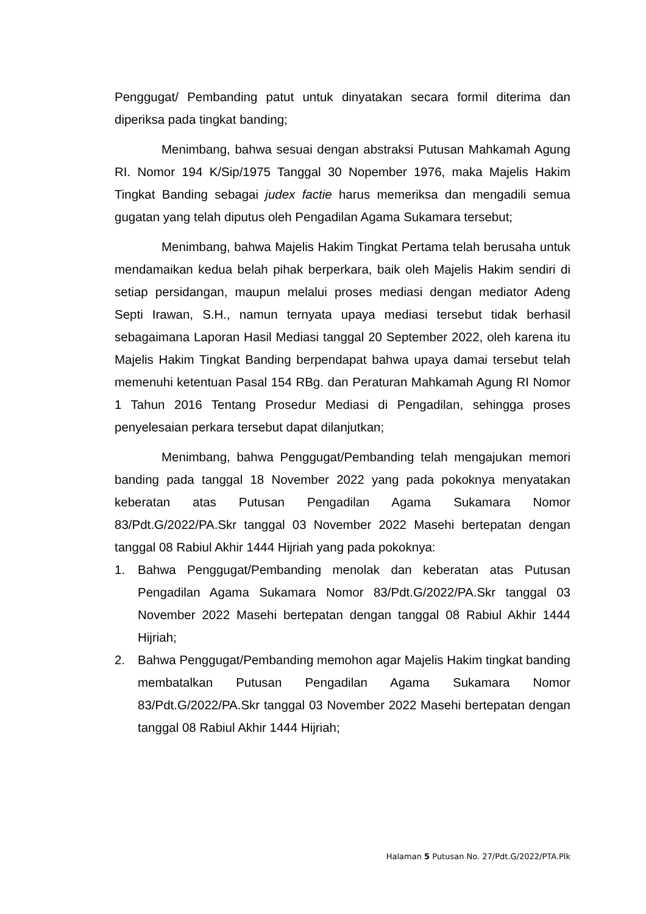Penggugat/ Pembanding patut untuk dinyatakan secara formil diterima dan diperiksa pada tingkat banding;
Menimbang, bahwa sesuai dengan abstraksi Putusan Mahkamah Agung RI. Nomor 194 K/Sip/1975 Tanggal 30 Nopember 1976, maka Majelis Hakim Tingkat Banding sebagai judex factie harus memeriksa dan mengadili semua gugatan yang telah diputus oleh Pengadilan Agama Sukamara tersebut;
Menimbang, bahwa Majelis Hakim Tingkat Pertama telah berusaha untuk mendamaikan kedua belah pihak berperkara, baik oleh Majelis Hakim sendiri di setiap persidangan, maupun melalui proses mediasi dengan mediator Adeng Septi Irawan, S.H., namun ternyata upaya mediasi tersebut tidak berhasil sebagaimana Laporan Hasil Mediasi tanggal 20 September 2022, oleh karena itu Majelis Hakim Tingkat Banding berpendapat bahwa upaya damai tersebut telah memenuhi ketentuan Pasal 154 RBg. dan Peraturan Mahkamah Agung RI Nomor 1 Tahun 2016 Tentang Prosedur Mediasi di Pengadilan, sehingga proses penyelesaian perkara tersebut dapat dilanjutkan;
Menimbang, bahwa Penggugat/Pembanding telah mengajukan memori banding pada tanggal 18 November 2022 yang pada pokoknya menyatakan keberatan atas Putusan Pengadilan Agama Sukamara Nomor 83/Pdt.G/2022/PA.Skr tanggal 03 November 2022 Masehi bertepatan dengan tanggal 08 Rabiul Akhir 1444 Hijriah yang pada pokoknya:
1. Bahwa Penggugat/Pembanding menolak dan keberatan atas Putusan Pengadilan Agama Sukamara Nomor 83/Pdt.G/2022/PA.Skr tanggal 03 November 2022 Masehi bertepatan dengan tanggal 08 Rabiul Akhir 1444 Hijriah;
2. Bahwa Penggugat/Pembanding memohon agar Majelis Hakim tingkat banding membatalkan Putusan Pengadilan Agama Sukamara Nomor 83/Pdt.G/2022/PA.Skr tanggal 03 November 2022 Masehi bertepatan dengan tanggal 08 Rabiul Akhir 1444 Hijriah;
Halaman 5 Putusan No. 27/Pdt.G/2022/PTA.Plk